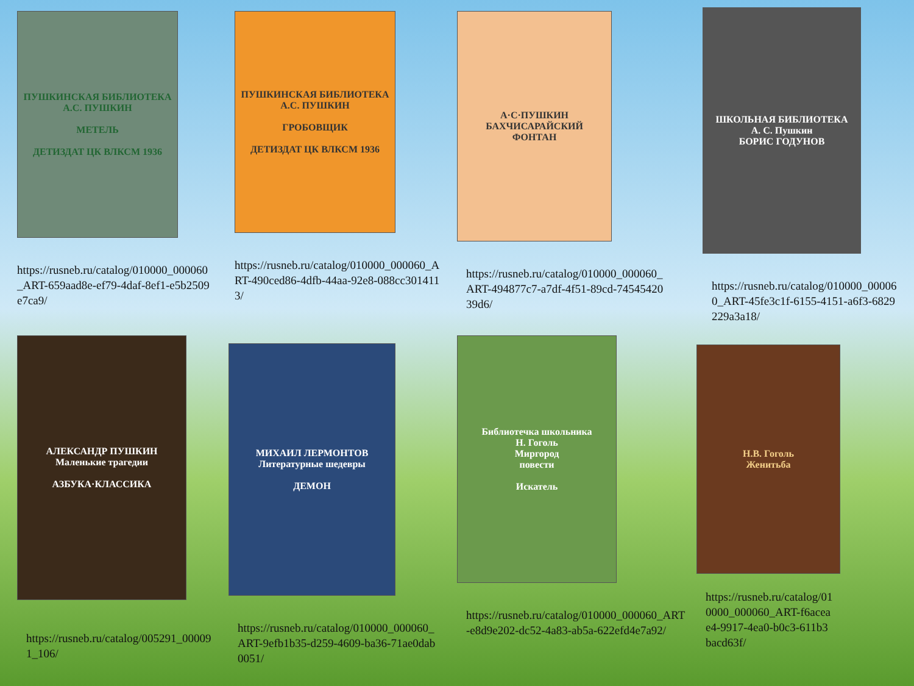ПУШКИНСКАЯ БИБЛИОТЕКА
А.С. ПУШКИН
МЕТЕЛЬ
ДЕТИЗДАТ ЦК ВЛКСМ 1936
https://rusneb.ru/catalog/010000_000060_ART-659aad8e-ef79-4daf-8ef1-e5b2509e7ca9/
ПУШКИНСКАЯ БИБЛИОТЕКА
А.С. ПУШКИН
ГРОБОВЩИК
ДЕТИЗДАТ ЦК ВЛКСМ 1936
https://rusneb.ru/catalog/010000_000060_ART-490ced86-4dfb-44aa-92e8-088cc3014113/
А·С·ПУШКИН
БАХЧИСАРАЙСКИЙ
ФОНТАН
https://rusneb.ru/catalog/010000_000060_ART-494877c7-a7df-4f51-89cd-7454542039d6/
ШКОЛЬНАЯ БИБЛИОТЕКА
А. С. Пушкин
БОРИС ГОДУНОВ
https://rusneb.ru/catalog/010000_000060_ART-45fe3c1f-6155-4151-a6f3-6829229a3a18/
АЛЕКСАНДР ПУШКИН
Маленькие трагедии
АЗБУКА·КЛАССИКА
https://rusneb.ru/catalog/005291_000091_106/
МИХАИЛ ЛЕРМОНТОВ
Литературные шедевры
ДЕМОН
https://rusneb.ru/catalog/010000_000060_ART-9efb1b35-d259-4609-ba36-71ae0dab0051/
Библиотечка школьника
Н. Гоголь
Миргород
повести
Искатель
https://rusneb.ru/catalog/010000_000060_ART-e8d9e202-dc52-4a83-ab5a-622efd4e7a92/
Н.В. Гоголь
Женитьба
https://rusneb.ru/catalog/010000_000060_ART-f6aceae4-9917-4ea0-b0c3-611b3bacd63f/